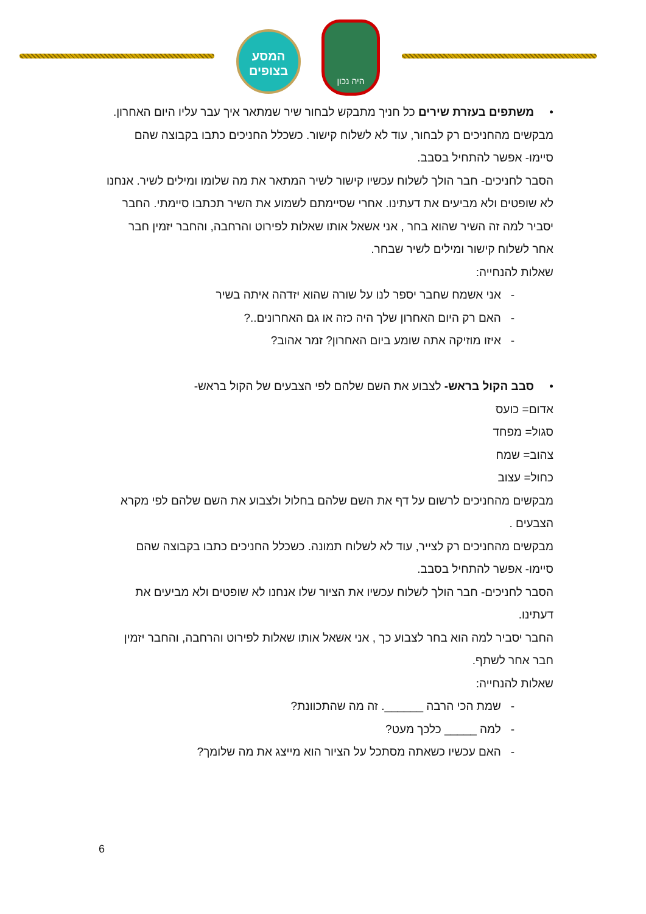המסע
בצופים
היה נכון
• משתפים בעזרת שירים כל חניך מתבקש לבחור שיר שמתאר איך עבר עליו היום האחרון.
מבקשים מהחניכים רק לבחור, עוד לא לשלוח קישור. כשכלל החניכים כתבו בקבוצה שהם סיימו- אפשר להתחיל בסבב.
הסבר לחניכים- חבר הולך לשלוח עכשיו קישור לשיר המתאר את מה שלומו ומילים לשיר. אנחנו לא שופטים ולא מביעים את דעתינו. אחרי שסיימתם לשמוע את השיר תכתבו סיימתי. החבר יסביר למה זה השיר שהוא בחר , אני אשאל אותו שאלות לפירוט והרחבה, והחבר יזמין חבר אחר לשלוח קישור ומילים לשיר שבחר.
שאלות להנחייה:
- אני אשמח שחבר יספר לנו על שורה שהוא יזדהה איתה בשיר
- האם רק היום האחרון שלך היה כזה או גם האחרונים..?
- איזו מוזיקה אתה שומע ביום האחרון? זמר אהוב?
• סבב הקול בראש- לצבוע את השם שלהם לפי הצבעים של הקול בראש-
אדום= כועס
סגול= מפחד
צהוב= שמח
כחול= עצוב
מבקשים מהחניכים לרשום על דף את השם שלהם בחלול ולצבוע את השם שלהם לפי מקרא הצבעים .
מבקשים מהחניכים רק לצייר, עוד לא לשלוח תמונה. כשכלל החניכים כתבו בקבוצה שהם סיימו- אפשר להתחיל בסבב.
הסבר לחניכים- חבר הולך לשלוח עכשיו את הציור שלו אנחנו לא שופטים ולא מביעים את דעתינו.
החבר יסביר למה הוא בחר לצבוע כך , אני אשאל אותו שאלות לפירוט והרחבה, והחבר יזמין חבר אחר לשתף.
שאלות להנחייה:
- שמת הכי הרבה ______. זה מה שהתכוונת?
- למה _____ כלכך מעט?
- האם עכשיו כשאתה מסתכל על הציור הוא מייצג את מה שלומך?
6